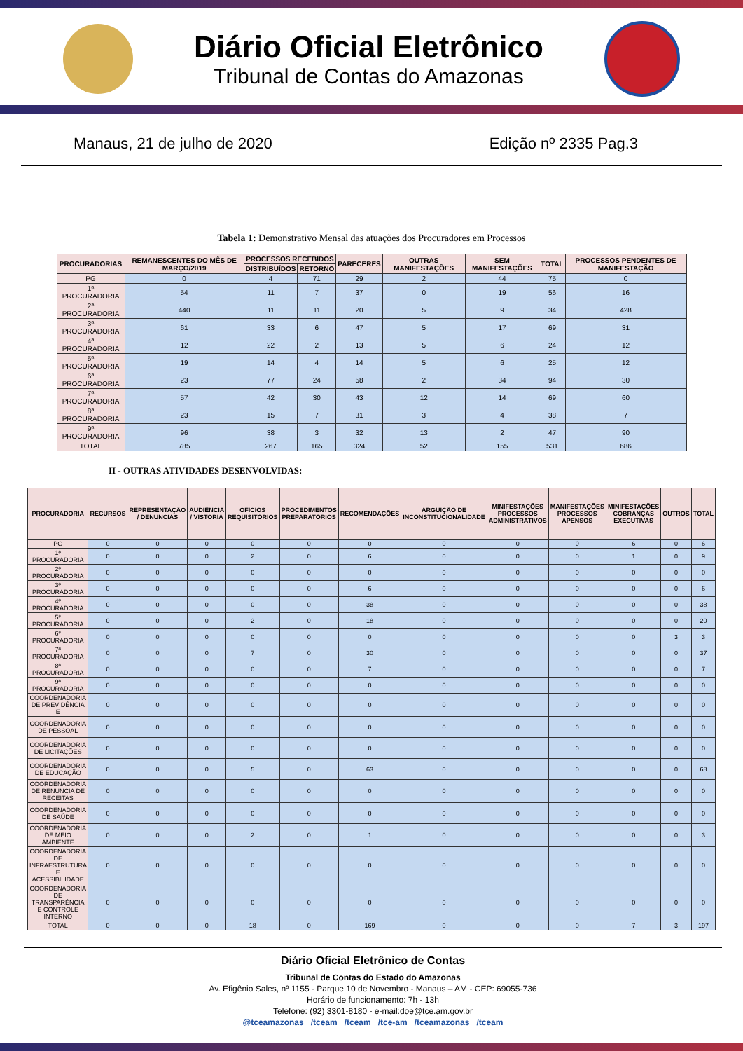Diário Oficial Eletrônico
Tribunal de Contas do Amazonas
Manaus, 21 de julho de 2020 Edição nº 2335 Pag.3
Tabela 1: Demonstrativo Mensal das atuações dos Procuradores em Processos
| PROCURADORIAS | REMANESCENTES DO MÊS DE MARÇO/2019 | PROCESSOS RECEBIDOS | | PARECERES | OUTRAS MANIFESTAÇÕES | SEM MANIFESTAÇÕES | TOTAL | PROCESSOS PENDENTES DE MANIFESTAÇÃO |
| --- | --- | --- | --- | --- | --- | --- | --- | --- |
| | | DISTRIBUÍDOS | RETORNO | | | | | |
| PG | 0 | 4 | 71 | 29 | 2 | 44 | 75 | 0 |
| 1ª PROCURADORIA | 54 | 11 | 7 | 37 | 0 | 19 | 56 | 16 |
| 2ª PROCURADORIA | 440 | 11 | 11 | 20 | 5 | 9 | 34 | 428 |
| 3ª PROCURADORIA | 61 | 33 | 6 | 47 | 5 | 17 | 69 | 31 |
| 4ª PROCURADORIA | 12 | 22 | 2 | 13 | 5 | 6 | 24 | 12 |
| 5ª PROCURADORIA | 19 | 14 | 4 | 14 | 5 | 6 | 25 | 12 |
| 6ª PROCURADORIA | 23 | 77 | 24 | 58 | 2 | 34 | 94 | 30 |
| 7ª PROCURADORIA | 57 | 42 | 30 | 43 | 12 | 14 | 69 | 60 |
| 8ª PROCURADORIA | 23 | 15 | 7 | 31 | 3 | 4 | 38 | 7 |
| 9ª PROCURADORIA | 96 | 38 | 3 | 32 | 13 | 2 | 47 | 90 |
| TOTAL | 785 | 267 | 165 | 324 | 52 | 155 | 531 | 686 |
II - OUTRAS ATIVIDADES DESENVOLVIDAS:
| PROCURADORIA | RECURSOS | REPRESENTAÇÃO / DENUNCIAS | AUDIÊNCIA / VISTORIA | OFÍCIOS REQUISITÓRIOS | PROCEDIMENTOS PREPARATÓRIOS | RECOMENDAÇÕES | ARGUIÇÃO DE INCONSTITUCIONALIDADE | MINIFESTAÇÕES PROCESSOS ADMINISTRATIVOS | MANIFESTAÇÕES PROCESSOS APENSOS | MINIFESTAÇÕES COBRANÇAS EXECUTIVAS | OUTROS | TOTAL |
| --- | --- | --- | --- | --- | --- | --- | --- | --- | --- | --- | --- | --- |
| PG | 0 | 0 | 0 | 0 | 0 | 0 | 0 | 0 | 0 | 6 | 0 | 6 |
| 1ª PROCURADORIA | 0 | 0 | 0 | 2 | 0 | 6 | 0 | 0 | 0 | 1 | 0 | 9 |
| 2ª PROCURADORIA | 0 | 0 | 0 | 0 | 0 | 0 | 0 | 0 | 0 | 0 | 0 | 0 |
| 3ª PROCURADORIA | 0 | 0 | 0 | 0 | 0 | 6 | 0 | 0 | 0 | 0 | 0 | 6 |
| 4ª PROCURADORIA | 0 | 0 | 0 | 0 | 0 | 38 | 0 | 0 | 0 | 0 | 0 | 38 |
| 5ª PROCURADORIA | 0 | 0 | 0 | 2 | 0 | 18 | 0 | 0 | 0 | 0 | 0 | 20 |
| 6ª PROCURADORIA | 0 | 0 | 0 | 0 | 0 | 0 | 0 | 0 | 0 | 0 | 3 | 3 |
| 7ª PROCURADORIA | 0 | 0 | 0 | 7 | 0 | 30 | 0 | 0 | 0 | 0 | 0 | 37 |
| 8ª PROCURADORIA | 0 | 0 | 0 | 0 | 0 | 7 | 0 | 0 | 0 | 0 | 0 | 7 |
| 9ª PROCURADORIA | 0 | 0 | 0 | 0 | 0 | 0 | 0 | 0 | 0 | 0 | 0 | 0 |
| COORDENADORIA DE PREVIDÊNCIA E | 0 | 0 | 0 | 0 | 0 | 0 | 0 | 0 | 0 | 0 | 0 | 0 |
| COORDENADORIA DE PESSOAL | 0 | 0 | 0 | 0 | 0 | 0 | 0 | 0 | 0 | 0 | 0 | 0 |
| COORDENADORIA DE LICITAÇÕES | 0 | 0 | 0 | 0 | 0 | 0 | 0 | 0 | 0 | 0 | 0 | 0 |
| COORDENADORIA DE EDUCAÇÃO | 0 | 0 | 0 | 5 | 0 | 63 | 0 | 0 | 0 | 0 | 0 | 68 |
| COORDENADORIA DE RENÚNCIA DE RECEITAS | 0 | 0 | 0 | 0 | 0 | 0 | 0 | 0 | 0 | 0 | 0 | 0 |
| COORDENADORIA DE SAÚDE | 0 | 0 | 0 | 0 | 0 | 0 | 0 | 0 | 0 | 0 | 0 | 0 |
| COORDENADORIA DE MEIO AMBIENTE | 0 | 0 | 0 | 2 | 0 | 1 | 0 | 0 | 0 | 0 | 0 | 3 |
| COORDENADORIA DE INFRAESTRUTURA E ACESSIBILIDADE | 0 | 0 | 0 | 0 | 0 | 0 | 0 | 0 | 0 | 0 | 0 | 0 |
| COORDENADORIA DE TRANSPARÊNCIA E CONTROLE INTERNO | 0 | 0 | 0 | 0 | 0 | 0 | 0 | 0 | 0 | 0 | 0 | 0 |
| TOTAL | 0 | 0 | 0 | 18 | 0 | 169 | 0 | 0 | 0 | 7 | 3 | 197 |
Diário Oficial Eletrônico de Contas
Tribunal de Contas do Estado do Amazonas
Av. Efigênio Sales, nº 1155 - Parque 10 de Novembro - Manaus – AM - CEP: 69055-736
Horário de funcionamento: 7h - 13h
Telefone: (92) 3301-8180 - e-mail:doe@tce.am.gov.br
@tceamazonas /tceam /tceam /tce-am /tceamazonas /tceam